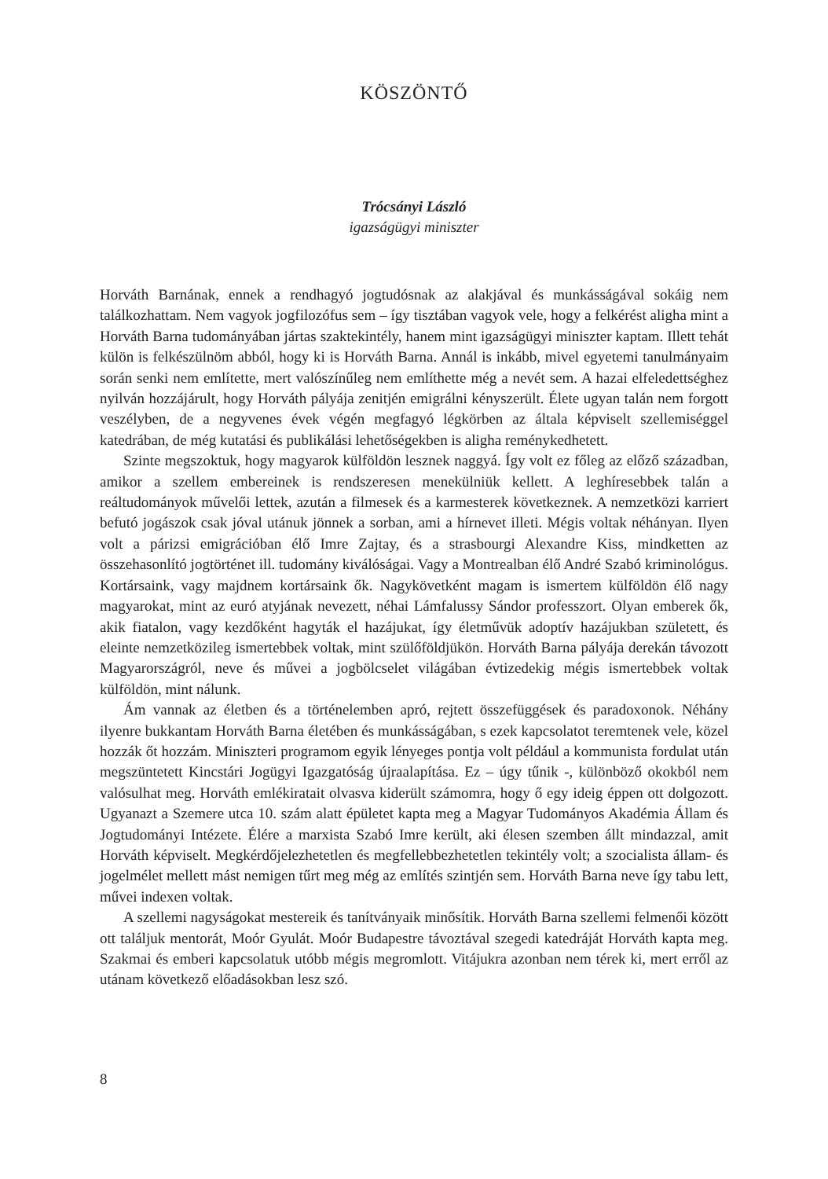KÖSZÖNTŐ
Trócsányi László
igazságügyi miniszter
Horváth Barnának, ennek a rendhagyó jogtudósnak az alakjával és munkásságával sokáig nem találkozhattam. Nem vagyok jogfilozófus sem – így tisztában vagyok vele, hogy a felkérést aligha mint a Horváth Barna tudományában jártas szaktekintély, hanem mint igazságügyi miniszter kaptam. Illett tehát külön is felkészülnöm abból, hogy ki is Horváth Barna. Annál is inkább, mivel egyetemi tanulmányaim során senki nem említette, mert valószínűleg nem említhette még a nevét sem. A hazai elfeledettséghez nyilván hozzájárult, hogy Horváth pályája zenitjén emigrálni kényszerült. Élete ugyan talán nem forgott veszélyben, de a negyvenes évek végén megfagyó légkörben az általa képviselt szellemiséggel katedrában, de még kutatási és publikálási lehetőségekben is aligha reménykedhetett.
Szinte megszoktuk, hogy magyarok külföldön lesznek naggyá. Így volt ez főleg az előző században, amikor a szellem embereinek is rendszeresen menekülniük kellett. A leghíresebbek talán a reáltudományok művelői lettek, azután a filmesek és a karmesterek következnek. A nemzetközi karriert befutó jogászok csak jóval utánuk jönnek a sorban, ami a hírnevet illeti. Mégis voltak néhányan. Ilyen volt a párizsi emigrációban élő Imre Zajtay, és a strasbourgi Alexandre Kiss, mindketten az összehasonlító jogtörténet ill. tudomány kiválóságai. Vagy a Montrealban élő André Szabó kriminológus. Kortársaink, vagy majdnem kortársaink ők. Nagykövetként magam is ismertem külföldön élő nagy magyarokat, mint az euró atyjának nevezett, néhai Lámfalussy Sándor professzort. Olyan emberek ők, akik fiatalon, vagy kezdőként hagyták el hazájukat, így életművük adoptív hazájukban született, és eleinte nemzetközileg ismertebbek voltak, mint szülőföldjükön. Horváth Barna pályája derekán távozott Magyarországról, neve és művei a jogbölcselet világában évtizedekig mégis ismertebbek voltak külföldön, mint nálunk.
Ám vannak az életben és a történelemben apró, rejtett összefüggések és paradoxonok. Néhány ilyenre bukkantam Horváth Barna életében és munkásságában, s ezek kapcsolatot teremtenek vele, közel hozzák őt hozzám. Miniszteri programom egyik lényeges pontja volt például a kommunista fordulat után megszüntetett Kincstári Jogügyi Igazgatóság újraalapítása. Ez – úgy tűnik -, különböző okokból nem valósulhat meg. Horváth emlékiratait olvasva kiderült számomra, hogy ő egy ideig éppen ott dolgozott. Ugyanazt a Szemere utca 10. szám alatt épületet kapta meg a Magyar Tudományos Akadémia Állam és Jogtudományi Intézete. Élére a marxista Szabó Imre került, aki élesen szemben állt mindazzal, amit Horváth képviselt. Megkérdőjelezhetetlen és megfellebbezhetetlen tekintély volt; a szocialista állam- és jogelmélet mellett mást nemigen tűrt meg még az említés szintjén sem. Horváth Barna neve így tabu lett, művei indexen voltak.
A szellemi nagyságokat mestereik és tanítványaik minősítik. Horváth Barna szellemi felmenői között ott találjuk mentorát, Moór Gyulát. Moór Budapestre távoztával szegedi katedráját Horváth kapta meg. Szakmai és emberi kapcsolatuk utóbb mégis megromlott. Vitájukra azonban nem térek ki, mert erről az utánam következő előadásokban lesz szó.
8